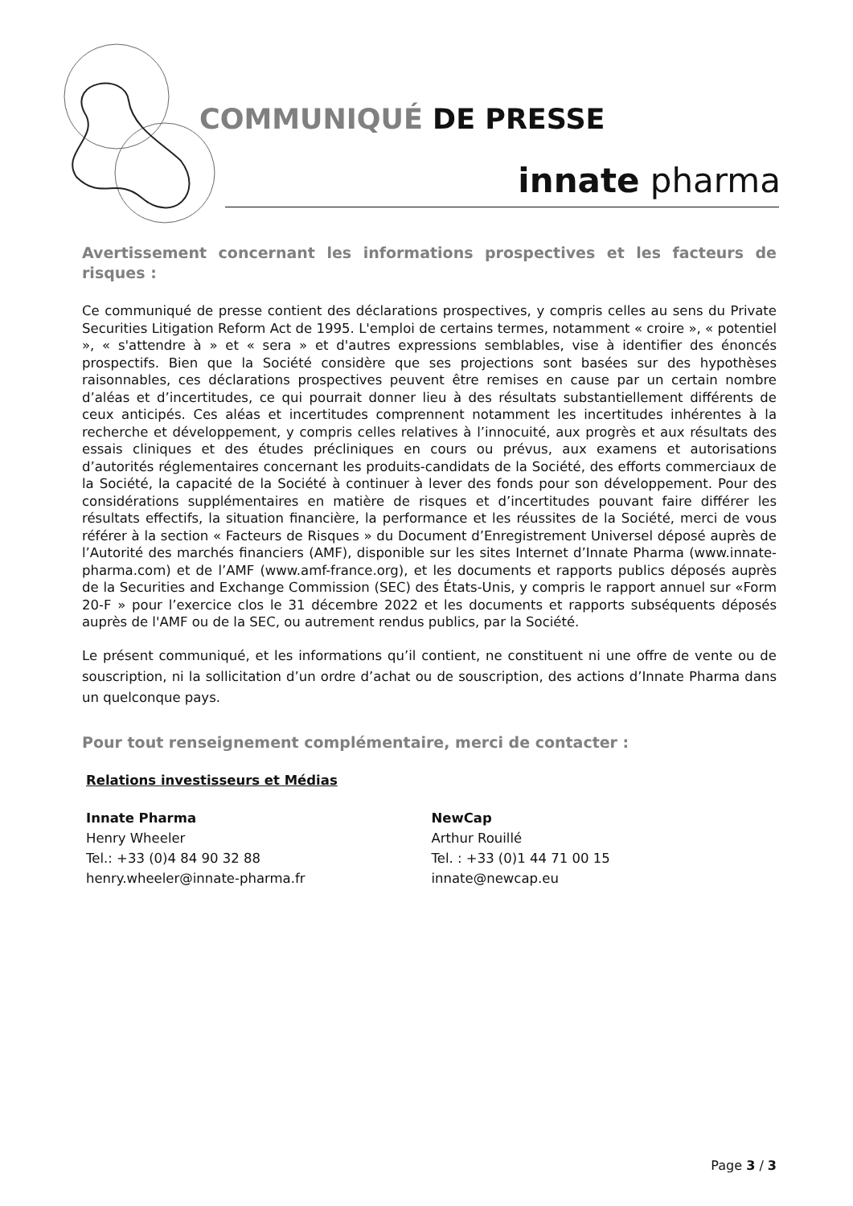COMMUNIQUÉ DE PRESSE
innate pharma
Avertissement concernant les informations prospectives et les facteurs de risques :
Ce communiqué de presse contient des déclarations prospectives, y compris celles au sens du Private Securities Litigation Reform Act de 1995. L'emploi de certains termes, notamment « croire », « potentiel », « s'attendre à » et « sera » et d'autres expressions semblables, vise à identifier des énoncés prospectifs. Bien que la Société considère que ses projections sont basées sur des hypothèses raisonnables, ces déclarations prospectives peuvent être remises en cause par un certain nombre d’aléas et d’incertitudes, ce qui pourrait donner lieu à des résultats substantiellement différents de ceux anticipés. Ces aléas et incertitudes comprennent notamment les incertitudes inhérentes à la recherche et développement, y compris celles relatives à l’innocuité, aux progrès et aux résultats des essais cliniques et des études précliniques en cours ou prévus, aux examens et autorisations d’autorités réglementaires concernant les produits-candidats de la Société, des efforts commerciaux de la Société, la capacité de la Société à continuer à lever des fonds pour son développement. Pour des considérations supplémentaires en matière de risques et d’incertitudes pouvant faire différer les résultats effectifs, la situation financière, la performance et les réussites de la Société, merci de vous référer à la section « Facteurs de Risques » du Document d’Enregistrement Universel déposé auprès de l’Autorité des marchés financiers (AMF), disponible sur les sites Internet d’Innate Pharma (www.innate-pharma.com) et de l’AMF (www.amf-france.org), et les documents et rapports publics déposés auprès de la Securities and Exchange Commission (SEC) des États-Unis, y compris le rapport annuel sur «Form 20-F » pour l’exercice clos le 31 décembre 2022 et les documents et rapports subséquents déposés auprès de l'AMF ou de la SEC, ou autrement rendus publics, par la Société.
Le présent communiqué, et les informations qu’il contient, ne constituent ni une offre de vente ou de souscription, ni la sollicitation d’un ordre d’achat ou de souscription, des actions d’Innate Pharma dans un quelconque pays.
Pour tout renseignement complémentaire, merci de contacter :
Relations investisseurs et Médias
Innate Pharma
Henry Wheeler
Tel.: +33 (0)4 84 90 32 88
henry.wheeler@innate-pharma.fr
NewCap
Arthur Rouillé
Tel. : +33 (0)1 44 71 00 15
innate@newcap.eu
Page 3 / 3